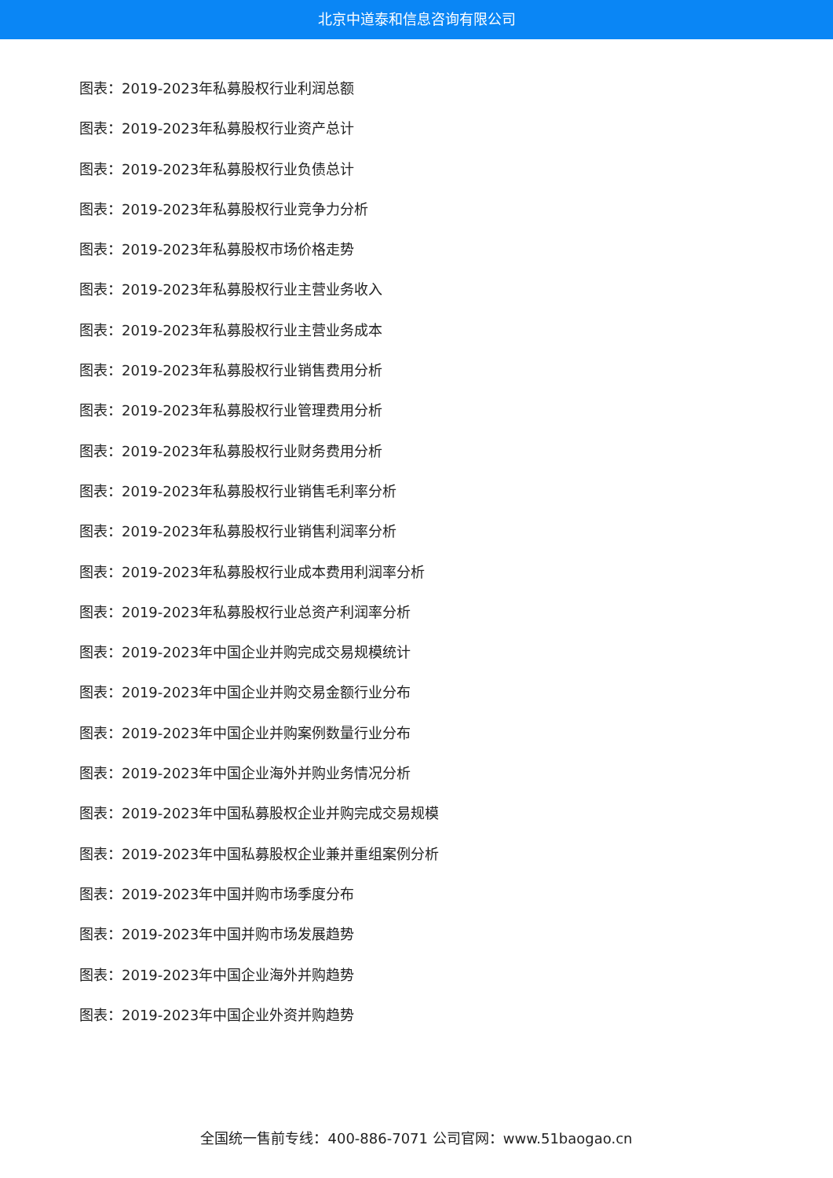北京中道泰和信息咨询有限公司
图表：2019-2023年私募股权行业利润总额
图表：2019-2023年私募股权行业资产总计
图表：2019-2023年私募股权行业负债总计
图表：2019-2023年私募股权行业竞争力分析
图表：2019-2023年私募股权市场价格走势
图表：2019-2023年私募股权行业主营业务收入
图表：2019-2023年私募股权行业主营业务成本
图表：2019-2023年私募股权行业销售费用分析
图表：2019-2023年私募股权行业管理费用分析
图表：2019-2023年私募股权行业财务费用分析
图表：2019-2023年私募股权行业销售毛利率分析
图表：2019-2023年私募股权行业销售利润率分析
图表：2019-2023年私募股权行业成本费用利润率分析
图表：2019-2023年私募股权行业总资产利润率分析
图表：2019-2023年中国企业并购完成交易规模统计
图表：2019-2023年中国企业并购交易金额行业分布
图表：2019-2023年中国企业并购案例数量行业分布
图表：2019-2023年中国企业海外并购业务情况分析
图表：2019-2023年中国私募股权企业并购完成交易规模
图表：2019-2023年中国私募股权企业兼并重组案例分析
图表：2019-2023年中国并购市场季度分布
图表：2019-2023年中国并购市场发展趋势
图表：2019-2023年中国企业海外并购趋势
图表：2019-2023年中国企业外资并购趋势
全国统一售前专线：400-886-7071 公司官网：www.51baogao.cn